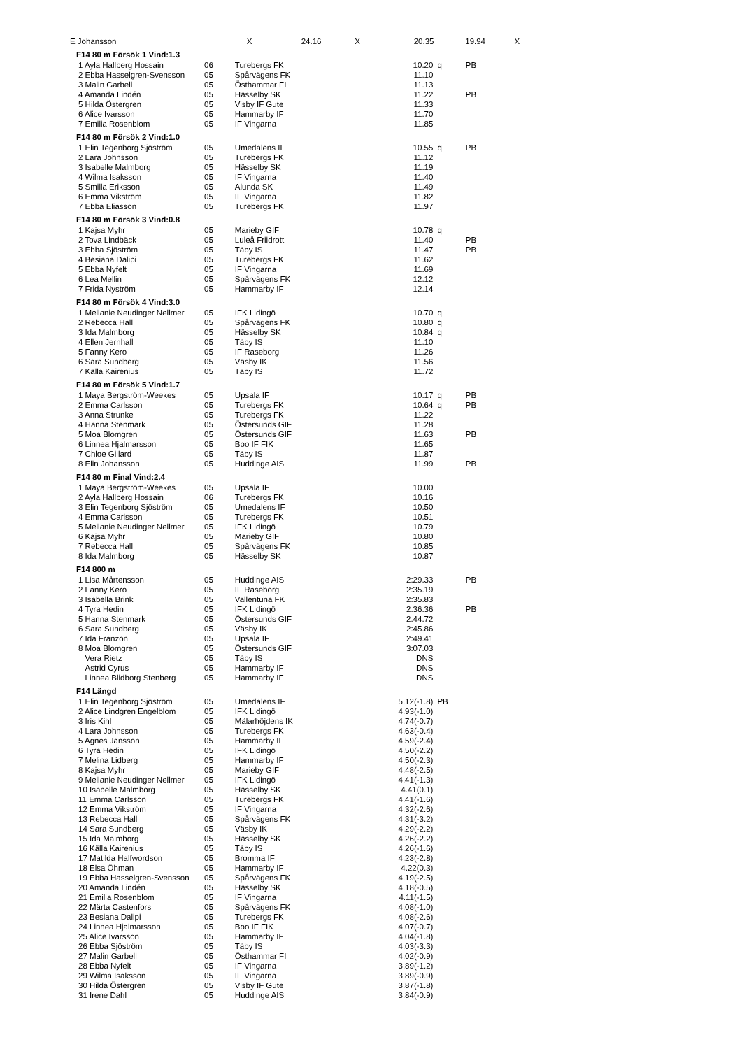| E Johansson | X 24.16 X 20.35 19.94 X | | | | |
| F14 80 m Försök 1 Vind:1.3 | | | | | |
| 1 Ayla Hallberg Hossain | 06 | Turebergs FK | 10.20 | q | PB |
| 2 Ebba Hasselgren-Svensson | 05 | Spårvägens FK | 11.10 | | |
| 3 Malin Garbell | 05 | Östhammar FI | 11.13 | | |
| 4 Amanda Lindén | 05 | Hässelby SK | 11.22 | | PB |
| 5 Hilda Östergren | 05 | Visby IF Gute | 11.33 | | |
| 6 Alice Ivarsson | 05 | Hammarby IF | 11.70 | | |
| 7 Emilia Rosenblom | 05 | IF Vingarna | 11.85 | | |
| F14 80 m Försök 2 Vind:1.0 | | | | | |
| 1 Elin Tegenborg Sjöström | 05 | Umedalens IF | 10.55 | q | PB |
| 2 Lara Johnsson | 05 | Turebergs FK | 11.12 | | |
| 3 Isabelle Malmborg | 05 | Hässelby SK | 11.19 | | |
| 4 Wilma Isaksson | 05 | IF Vingarna | 11.40 | | |
| 5 Smilla Eriksson | 05 | Alunda SK | 11.49 | | |
| 6 Emma Vikström | 05 | IF Vingarna | 11.82 | | |
| 7 Ebba Eliasson | 05 | Turebergs FK | 11.97 | | |
| F14 80 m Försök 3 Vind:0.8 | | | | | |
| 1 Kajsa Myhr | 05 | Marieby GIF | 10.78 | q | |
| 2 Tova Lindbäck | 05 | Luleå Friidrott | 11.40 | | PB |
| 3 Ebba Sjöström | 05 | Täby IS | 11.47 | | PB |
| 4 Besiana Dalipi | 05 | Turebergs FK | 11.62 | | |
| 5 Ebba Nyfelt | 05 | IF Vingarna | 11.69 | | |
| 6 Lea Mellin | 05 | Spårvägens FK | 12.12 | | |
| 7 Frida Nyström | 05 | Hammarby IF | 12.14 | | |
| F14 80 m Försök 4 Vind:3.0 | | | | | |
| 1 Mellanie Neudinger Nellmer | 05 | IFK Lidingö | 10.70 | q | |
| 2 Rebecca Hall | 05 | Spårvägens FK | 10.80 | q | |
| 3 Ida Malmborg | 05 | Hässelby SK | 10.84 | q | |
| 4 Ellen Jernhall | 05 | Täby IS | 11.10 | | |
| 5 Fanny Kero | 05 | IF Raseborg | 11.26 | | |
| 6 Sara Sundberg | 05 | Väsby IK | 11.56 | | |
| 7 Källa Kairenius | 05 | Täby IS | 11.72 | | |
| F14 80 m Försök 5 Vind:1.7 | | | | | |
| 1 Maya Bergström-Weekes | 05 | Upsala IF | 10.17 | q | PB |
| 2 Emma Carlsson | 05 | Turebergs FK | 10.64 | q | PB |
| 3 Anna Strunke | 05 | Turebergs FK | 11.22 | | |
| 4 Hanna Stenmark | 05 | Östersunds GIF | 11.28 | | |
| 5 Moa Blomgren | 05 | Östersunds GIF | 11.63 | | PB |
| 6 Linnea Hjalmarsson | 05 | Boo IF FIK | 11.65 | | |
| 7 Chloe Gillard | 05 | Täby IS | 11.87 | | |
| 8 Elin Johansson | 05 | Huddinge AIS | 11.99 | | PB |
| F14 80 m Final Vind:2.4 | | | | | |
| 1 Maya Bergström-Weekes | 05 | Upsala IF | 10.00 | | |
| 2 Ayla Hallberg Hossain | 06 | Turebergs FK | 10.16 | | |
| 3 Elin Tegenborg Sjöström | 05 | Umedalens IF | 10.50 | | |
| 4 Emma Carlsson | 05 | Turebergs FK | 10.51 | | |
| 5 Mellanie Neudinger Nellmer | 05 | IFK Lidingö | 10.79 | | |
| 6 Kajsa Myhr | 05 | Marieby GIF | 10.80 | | |
| 7 Rebecca Hall | 05 | Spårvägens FK | 10.85 | | |
| 8 Ida Malmborg | 05 | Hässelby SK | 10.87 | | |
| F14 800 m | | | | | |
| 1 Lisa Mårtensson | 05 | Huddinge AIS | 2:29.33 | | PB |
| 2 Fanny Kero | 05 | IF Raseborg | 2:35.19 | | |
| 3 Isabella Brink | 05 | Vallentuna FK | 2:35.83 | | |
| 4 Tyra Hedin | 05 | IFK Lidingö | 2:36.36 | | PB |
| 5 Hanna Stenmark | 05 | Östersunds GIF | 2:44.72 | | |
| 6 Sara Sundberg | 05 | Väsby IK | 2:45.86 | | |
| 7 Ida Franzon | 05 | Upsala IF | 2:49.41 | | |
| 8 Moa Blomgren | 05 | Östersunds GIF | 3:07.03 | | |
| Vera Rietz | 05 | Täby IS | DNS | | |
| Astrid Cyrus | 05 | Hammarby IF | DNS | | |
| Linnea Blidborg Stenberg | 05 | Hammarby IF | DNS | | |
| F14 Längd | | | | | |
| 1 Elin Tegenborg Sjöström | 05 | Umedalens IF | 5.12(-1.8) | PB | |
| 2 Alice Lindgren Engelblom | 05 | IFK Lidingö | 4.93(-1.0) | | |
| 3 Iris Kihl | 05 | Mälarhöjdens IK | 4.74(-0.7) | | |
| 4 Lara Johnsson | 05 | Turebergs FK | 4.63(-0.4) | | |
| 5 Agnes Jansson | 05 | Hammarby IF | 4.59(-2.4) | | |
| 6 Tyra Hedin | 05 | IFK Lidingö | 4.50(-2.2) | | |
| 7 Melina Lidberg | 05 | Hammarby IF | 4.50(-2.3) | | |
| 8 Kajsa Myhr | 05 | Marieby GIF | 4.48(-2.5) | | |
| 9 Mellanie Neudinger Nellmer | 05 | IFK Lidingö | 4.41(-1.3) | | |
| 10 Isabelle Malmborg | 05 | Hässelby SK | 4.41(0.1) | | |
| 11 Emma Carlsson | 05 | Turebergs FK | 4.41(-1.6) | | |
| 12 Emma Vikström | 05 | IF Vingarna | 4.32(-2.6) | | |
| 13 Rebecca Hall | 05 | Spårvägens FK | 4.31(-3.2) | | |
| 14 Sara Sundberg | 05 | Väsby IK | 4.29(-2.2) | | |
| 15 Ida Malmborg | 05 | Hässelby SK | 4.26(-2.2) | | |
| 16 Källa Kairenius | 05 | Täby IS | 4.26(-1.6) | | |
| 17 Matilda Halfwordson | 05 | Bromma IF | 4.23(-2.8) | | |
| 18 Elsa Öhman | 05 | Hammarby IF | 4.22(0.3) | | |
| 19 Ebba Hasselgren-Svensson | 05 | Spårvägens FK | 4.19(-2.5) | | |
| 20 Amanda Lindén | 05 | Hässelby SK | 4.18(-0.5) | | |
| 21 Emilia Rosenblom | 05 | IF Vingarna | 4.11(-1.5) | | |
| 22 Märta Castenfors | 05 | Spårvägens FK | 4.08(-1.0) | | |
| 23 Besiana Dalipi | 05 | Turebergs FK | 4.08(-2.6) | | |
| 24 Linnea Hjalmarsson | 05 | Boo IF FIK | 4.07(-0.7) | | |
| 25 Alice Ivarsson | 05 | Hammarby IF | 4.04(-1.8) | | |
| 26 Ebba Sjöström | 05 | Täby IS | 4.03(-3.3) | | |
| 27 Malin Garbell | 05 | Östhammar FI | 4.02(-0.9) | | |
| 28 Ebba Nyfelt | 05 | IF Vingarna | 3.89(-1.2) | | |
| 29 Wilma Isaksson | 05 | IF Vingarna | 3.89(-0.9) | | |
| 30 Hilda Östergren | 05 | Visby IF Gute | 3.87(-1.8) | | |
| 31 Irene Dahl | 05 | Huddinge AIS | 3.84(-0.9) | | |